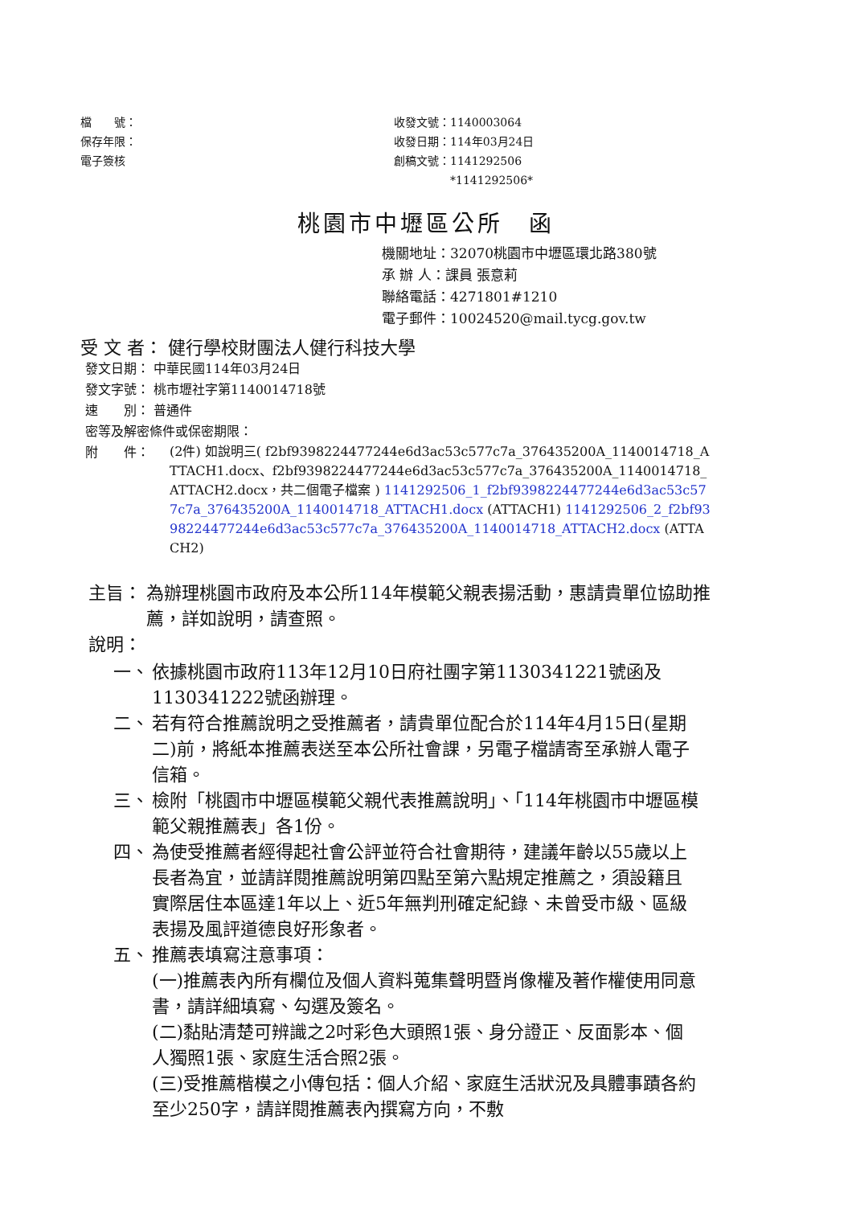檔　　號：
保存年限：
電子簽核
收發文號：1140003064
收發日期：114年03月24日
創稿文號：1141292506
　　　　　*1141292506*
桃園市中壢區公所　函
機關地址：32070桃園市中壢區環北路380號
承 辦 人：課員 張意莉
聯絡電話：4271801#1210
電子郵件：10024520@mail.tycg.gov.tw
受 文 者： 健行學校財團法人健行科技大學
發文日期： 中華民國114年03月24日
發文字號： 桃市壢社字第1140014718號
速　　別： 普通件
密等及解密條件或保密期限：
附　　件：
(2件) 如說明三( f2bf9398224477244e6d3ac53c577c7a_376435200A_1140014718_ATTACH1.docx、f2bf9398224477244e6d3ac53c577c7a_376435200A_1140014718_ATTACH2.docx，共二個電子檔案 ) 1141292506_1_f2bf9398224477244e6d3ac53c577c7a_376435200A_1140014718_ATTACH1.docx (ATTACH1) 1141292506_2_f2bf9398224477244e6d3ac53c577c7a_376435200A_1140014718_ATTACH2.docx (ATTACH2)
主旨： 為辦理桃園市政府及本公所114年模範父親表揚活動，惠請貴單位協助推薦，詳如說明，請查照。
說明：
一、 依據桃園市政府113年12月10日府社團字第1130341221號函及1130341222號函辦理。
二、 若有符合推薦說明之受推薦者，請貴單位配合於114年4月15日(星期二)前，將紙本推薦表送至本公所社會課，另電子檔請寄至承辦人電子信箱。
三、 檢附「桃園市中壢區模範父親代表推薦說明」、「114年桃園市中壢區模範父親推薦表」各1份。
四、 為使受推薦者經得起社會公評並符合社會期待，建議年齡以55歲以上長者為宜，並請詳閱推薦說明第四點至第六點規定推薦之，須設籍且實際居住本區達1年以上、近5年無判刑確定紀錄、未曾受市級、區級表揚及風評道德良好形象者。
五、 推薦表填寫注意事項：
(一)推薦表內所有欄位及個人資料蒐集聲明暨肖像權及著作權使用同意書，請詳細填寫、勾選及簽名。
(二)黏貼清楚可辨識之2吋彩色大頭照1張、身分證正、反面影本、個人獨照1張、家庭生活合照2張。
(三)受推薦楷模之小傳包括：個人介紹、家庭生活狀況及具體事蹟各約至少250字，請詳閱推薦表內撰寫方向，不敷